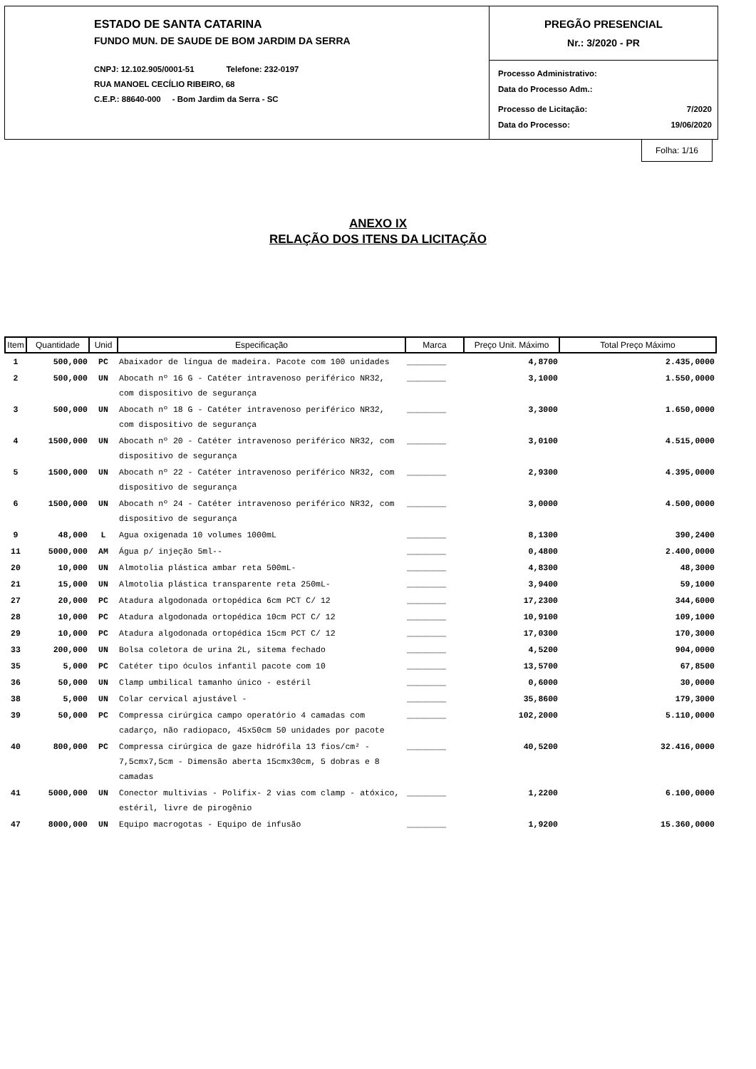ESTADO DE SANTA CATARINA
FUNDO MUN. DE SAUDE DE BOM JARDIM DA SERRA
CNPJ: 12.102.905/0001-51 Telefone: 232-0197
RUA MANOEL CECÍLIO RIBEIRO, 68
C.E.P.: 88640-000 - Bom Jardim da Serra - SC
PREGÃO PRESENCIAL
Nr.: 3/2020 - PR
Processo Administrativo:
Data do Processo Adm.:
Processo de Licitação: 7/2020
Data do Processo: 19/06/2020
Folha: 1/16
ANEXO IX
RELAÇÃO DOS ITENS DA LICITAÇÃO
| Item | Quantidade | Unid | Especificação | Marca | Preço Unit. Máximo | Total Preço Máximo |
| --- | --- | --- | --- | --- | --- | --- |
| 1 | 500,000 | PC | Abaixador de língua de madeira. Pacote com 100 unidades | ________ | 4,8700 | 2.435,0000 |
| 2 | 500,000 | UN | Abocath nº 16 G - Catéter intravenoso periférico NR32, com dispositivo de segurança | ________ | 3,1000 | 1.550,0000 |
| 3 | 500,000 | UN | Abocath nº 18 G - Catéter intravenoso periférico NR32, com dispositivo de segurança | ________ | 3,3000 | 1.650,0000 |
| 4 | 1500,000 | UN | Abocath nº 20 - Catéter intravenoso periférico NR32, com dispositivo de segurança | ________ | 3,0100 | 4.515,0000 |
| 5 | 1500,000 | UN | Abocath nº 22 - Catéter intravenoso periférico NR32, com dispositivo de segurança | ________ | 2,9300 | 4.395,0000 |
| 6 | 1500,000 | UN | Abocath nº 24 - Catéter intravenoso periférico NR32, com dispositivo de segurança | ________ | 3,0000 | 4.500,0000 |
| 9 | 48,000 | L | Agua oxigenada 10 volumes 1000mL | ________ | 8,1300 | 390,2400 |
| 11 | 5000,000 | AM | Água p/ injeção 5ml-- | ________ | 0,4800 | 2.400,0000 |
| 20 | 10,000 | UN | Almotolia plástica ambar reta 500mL- | ________ | 4,8300 | 48,3000 |
| 21 | 15,000 | UN | Almotolia plástica transparente reta 250mL- | ________ | 3,9400 | 59,1000 |
| 27 | 20,000 | PC | Atadura algodonada ortopédica 6cm PCT C/ 12 | ________ | 17,2300 | 344,6000 |
| 28 | 10,000 | PC | Atadura algodonada ortopédica 10cm PCT C/ 12 | ________ | 10,9100 | 109,1000 |
| 29 | 10,000 | PC | Atadura algodonada ortopédica 15cm PCT C/ 12 | ________ | 17,0300 | 170,3000 |
| 33 | 200,000 | UN | Bolsa coletora de urina 2L, sitema fechado | ________ | 4,5200 | 904,0000 |
| 35 | 5,000 | PC | Catéter tipo óculos infantil pacote com 10 | ________ | 13,5700 | 67,8500 |
| 36 | 50,000 | UN | Clamp umbilical tamanho único - estéril | ________ | 0,6000 | 30,0000 |
| 38 | 5,000 | UN | Colar cervical ajustável - | ________ | 35,8600 | 179,3000 |
| 39 | 50,000 | PC | Compressa cirúrgica campo operatório 4 camadas com cadarço, não radiopaco, 45x50cm 50 unidades por pacote | ________ | 102,2000 | 5.110,0000 |
| 40 | 800,000 | PC | Compressa cirúrgica de gaze hidrófila 13 fios/cm² - 7,5cmx7,5cm - Dimensão aberta 15cmx30cm, 5 dobras e 8 camadas | ________ | 40,5200 | 32.416,0000 |
| 41 | 5000,000 | UN | Conector multivias - Polifix- 2 vias com clamp - atóxico, estéril, livre de pirogênio | ________ | 1,2200 | 6.100,0000 |
| 47 | 8000,000 | UN | Equipo macrogotas - Equipo de infusão | ________ | 1,9200 | 15.360,0000 |